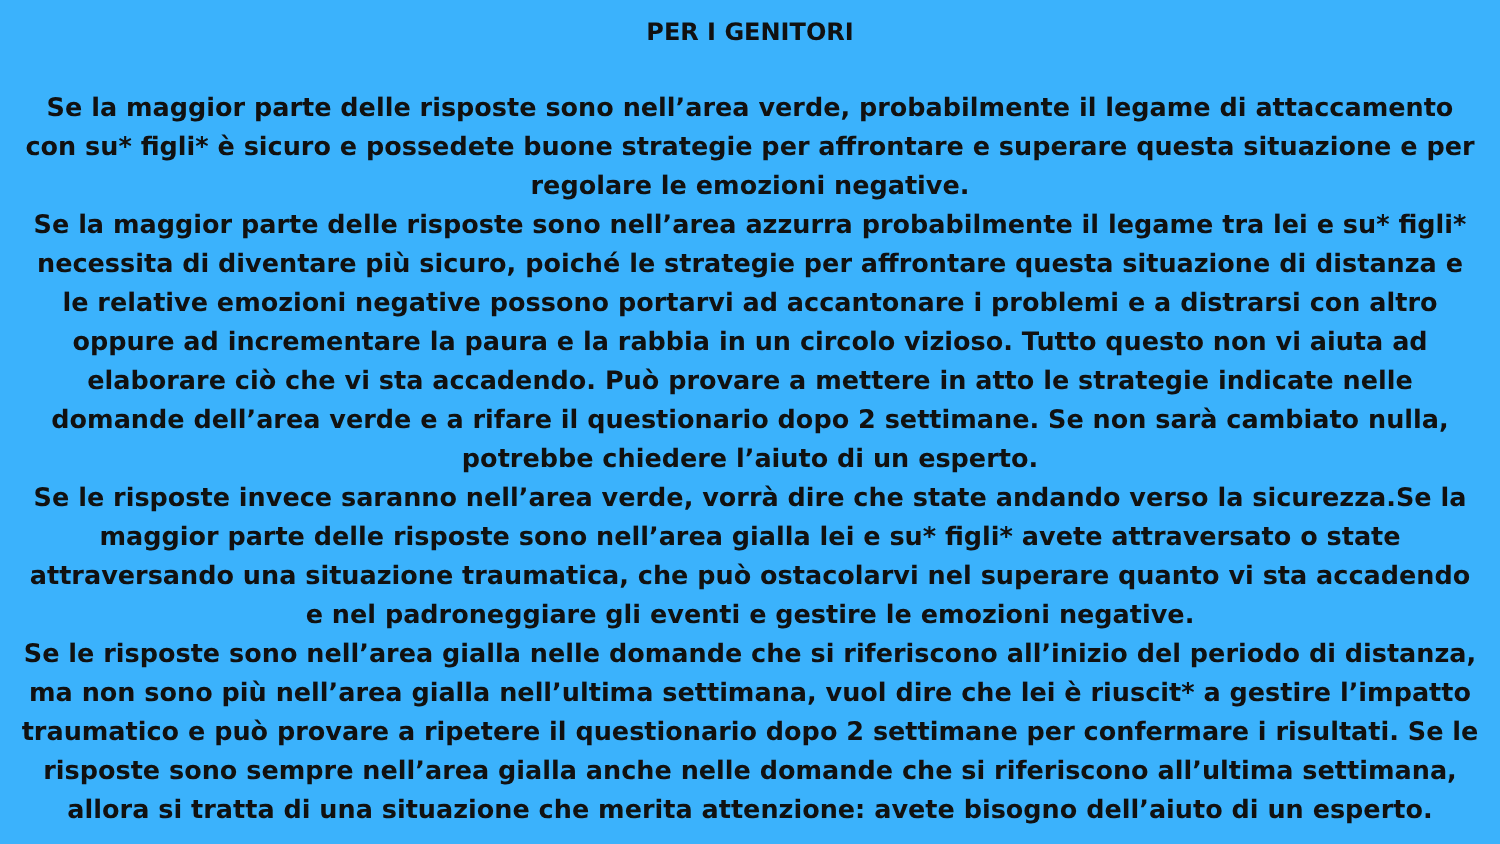PER I GENITORI
Se la maggior parte delle risposte sono nell’area verde, probabilmente il legame di attaccamento con su* figli* è sicuro e possedete buone strategie per affrontare e superare questa situazione e per regolare le emozioni negative.
Se la maggior parte delle risposte sono nell’area azzurra probabilmente il legame tra lei e su* figli* necessita di diventare più sicuro, poiché le strategie per affrontare questa situazione di distanza e le relative emozioni negative possono portarvi ad accantonare i problemi e a distrarsi con altro oppure ad incrementare la paura e la rabbia in un circolo vizioso. Tutto questo non vi aiuta ad elaborare ciò che vi sta accadendo. Può provare a mettere in atto le strategie indicate nelle domande dell’area verde e a rifare il questionario dopo 2 settimane. Se non sarà cambiato nulla, potrebbe chiedere l’aiuto di un esperto.
Se le risposte invece saranno nell’area verde, vorrà dire che state andando verso la sicurezza.Se la maggior parte delle risposte sono nell’area gialla lei e su* figli* avete attraversato o state attraversando una situazione traumatica, che può ostacolarvi nel superare quanto vi sta accadendo e nel padroneggiare gli eventi e gestire le emozioni negative.
Se le risposte sono nell’area gialla nelle domande che si riferiscono all’inizio del periodo di distanza, ma non sono più nell’area gialla nell’ultima settimana, vuol dire che lei è riuscit* a gestire l’impatto traumatico e può provare a ripetere il questionario dopo 2 settimane per confermare i risultati. Se le risposte sono sempre nell’area gialla anche nelle domande che si riferiscono all’ultima settimana, allora si tratta di una situazione che merita attenzione: avete bisogno dell’aiuto di un esperto.